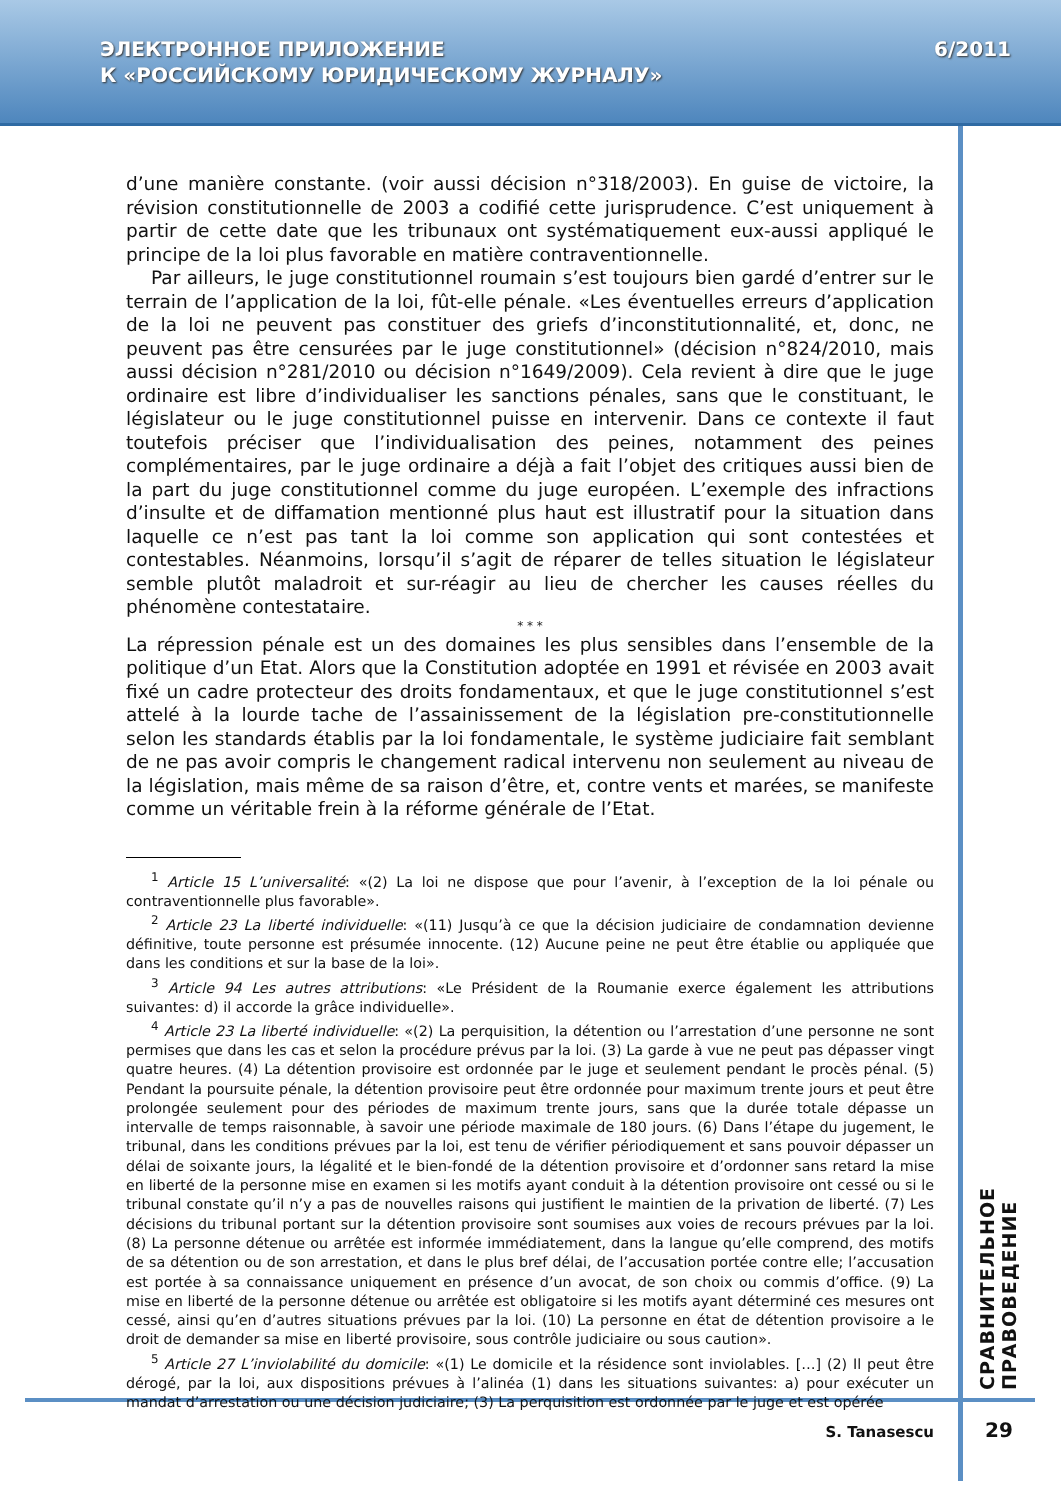ЭЛЕКТРОННОЕ ПРИЛОЖЕНИЕ
К «РОССИЙСКОМУ ЮРИДИЧЕСКОМУ ЖУРНАЛУ»
6/2011
d’une manière constante. (voir aussi décision n°318/2003). En guise de victoire, la révision constitutionnelle de 2003 a codifié cette jurisprudence. C’est uniquement à partir de cette date que les tribunaux ont systématiquement eux-aussi appliqué le principe de la loi plus favorable en matière contraventionnelle.
Par ailleurs, le juge constitutionnel roumain s’est toujours bien gardé d’entrer sur le terrain de l’application de la loi, fût-elle pénale. «Les éventuelles erreurs d’application de la loi ne peuvent pas constituer des griefs d’inconstitutionnalité, et, donc, ne peuvent pas être censurées par le juge constitutionnel» (décision n°824/2010, mais aussi décision n°281/2010 ou décision n°1649/2009). Cela revient à dire que le juge ordinaire est libre d’individualiser les sanctions pénales, sans que le constituant, le législateur ou le juge constitutionnel puisse en intervenir. Dans ce contexte il faut toutefois préciser que l’individualisation des peines, notamment des peines complémentaires, par le juge ordinaire a déjà a fait l’objet des critiques aussi bien de la part du juge constitutionnel comme du juge européen. L’exemple des infractions d’insulte et de diffamation mentionné plus haut est illustratif pour la situation dans laquelle ce n’est pas tant la loi comme son application qui sont contestées et contestables. Néanmoins, lorsqu’il s’agit de réparer de telles situation le législateur semble plutôt maladroit et sur-réagir au lieu de chercher les causes réelles du phénomène contestataire.
* * *
La répression pénale est un des domaines les plus sensibles dans l’ensemble de la politique d’un Etat. Alors que la Constitution adoptée en 1991 et révisée en 2003 avait fixé un cadre protecteur des droits fondamentaux, et que le juge constitutionnel s’est attelé à la lourde tache de l’assainissement de la législation pre-constitutionnelle selon les standards établis par la loi fondamentale, le système judiciaire fait semblant de ne pas avoir compris le changement radical intervenu non seulement au niveau de la législation, mais même de sa raison d’être, et, contre vents et marées, se manifeste comme un véritable frein à la réforme générale de l’Etat.
<sup>1</sup> Article 15 L’universalité: «(2) La loi ne dispose que pour l’avenir, à l’exception de la loi pénale ou contraventionnelle plus favorable».
<sup>2</sup> Article 23 La liberté individuelle: «(11) Jusqu’à ce que la décision judiciaire de condamnation devienne définitive, toute personne est présumée innocente. (12) Aucune peine ne peut être établie ou appliquée que dans les conditions et sur la base de la loi».
<sup>3</sup> Article 94 Les autres attributions: «Le Président de la Roumanie exerce également les attributions suivantes: d) il accorde la grâce individuelle».
<sup>4</sup> Article 23 La liberté individuelle: «(2) La perquisition, la détention ou l’arrestation d’une personne ne sont permises que dans les cas et selon la procédure prévus par la loi. (3) La garde à vue ne peut pas dépasser vingt quatre heures. (4) La détention provisoire est ordonnée par le juge et seulement pendant le procès pénal. (5) Pendant la poursuite pénale, la détention provisoire peut être ordonnée pour maximum trente jours et peut être prolongée seulement pour des périodes de maximum trente jours, sans que la durée totale dépasse un intervalle de temps raisonnable, à savoir une période maximale de 180 jours. (6) Dans l’étape du jugement, le tribunal, dans les conditions prévues par la loi, est tenu de vérifier périodiquement et sans pouvoir dépasser un délai de soixante jours, la légalité et le bien-fondé de la détention provisoire et d’ordonner sans retard la mise en liberté de la personne mise en examen si les motifs ayant conduit à la détention provisoire ont cessé ou si le tribunal constate qu’il n’y a pas de nouvelles raisons qui justifient le maintien de la privation de liberté. (7) Les décisions du tribunal portant sur la détention provisoire sont soumises aux voies de recours prévues par la loi. (8) La personne détenue ou arrêtée est informée immédiatement, dans la langue qu’elle comprend, des motifs de sa détention ou de son arrestation, et dans le plus bref délai, de l’accusation portée contre elle; l’accusation est portée à sa connaissance uniquement en présence d’un avocat, de son choix ou commis d’office. (9) La mise en liberté de la personne détenue ou arrêtée est obligatoire si les motifs ayant déterminé ces mesures ont cessé, ainsi qu’en d’autres situations prévues par la loi. (10) La personne en état de détention provisoire a le droit de demander sa mise en liberté provisoire, sous contrôle judiciaire ou sous caution».
<sup>5</sup> Article 27 L’inviolabilité du domicile: «(1) Le domicile et la résidence sont inviolables. […] (2) Il peut être dérogé, par la loi, aux dispositions prévues à l’alinéa (1) dans les situations suivantes: a) pour exécuter un mandat d’arrestation ou une décision judiciaire; (3) La perquisition est ordonnée par le juge et est opérée
СРАВНИТЕЛЬНОЕ ПРАВОВЕДЕНИЕ
S. Tanasescu 29